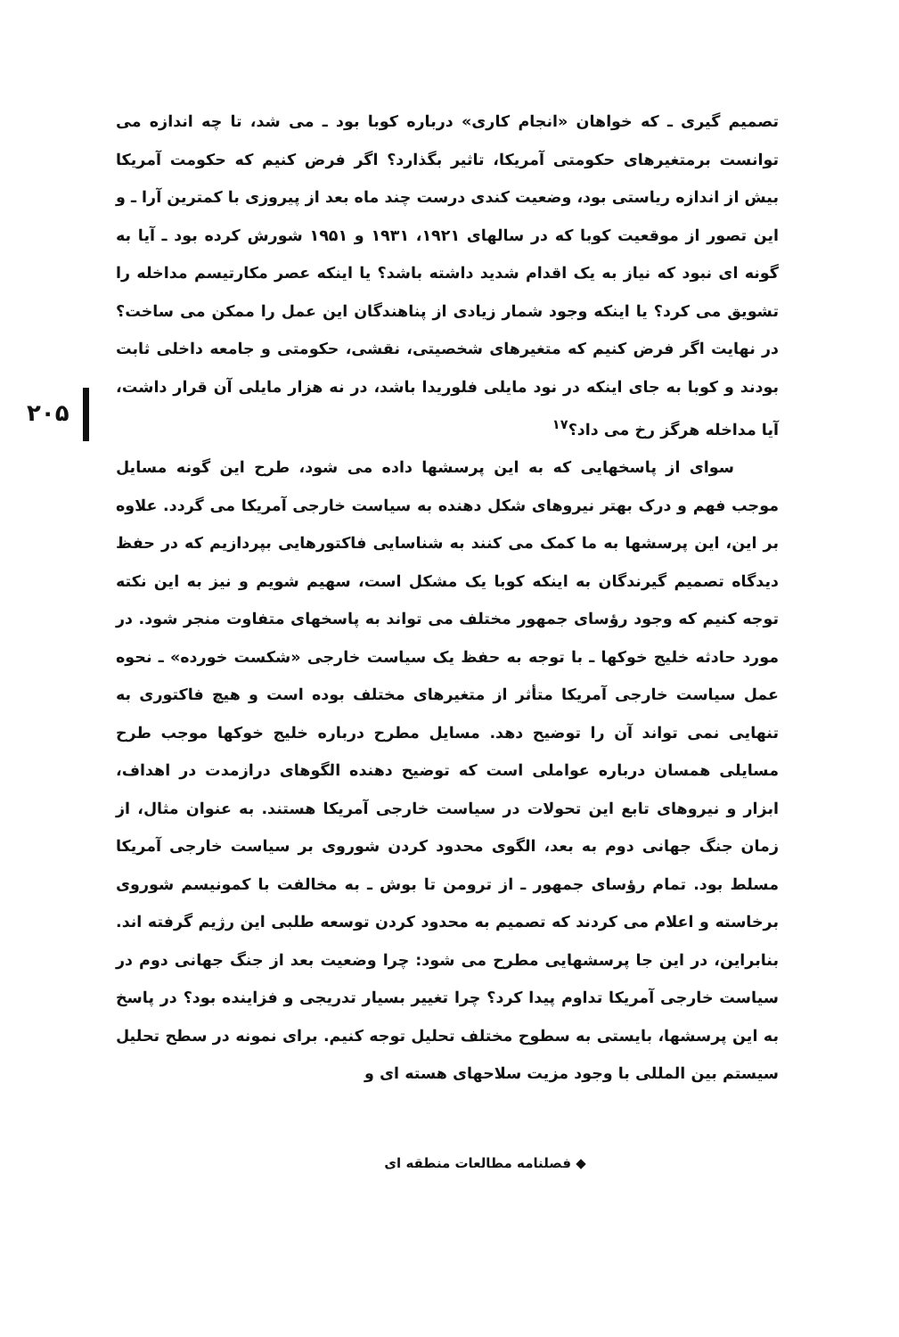۲۰۵
تصمیم گیری ـ که خواهان «انجام کاری» درباره کوبا بود ـ می شد، تا چه اندازه می توانست برمتغیرهای حکومتی آمریکا، تاثیر بگذارد؟ اگر فرض کنیم که حکومت آمریکا بیش از اندازه ریاستی بود، وضعیت کندی درست چند ماه بعد از پیروزی با کمترین آرا ـ و این تصور از موقعیت کوبا که در سالهای ۱۹۲۱، ۱۹۳۱ و ۱۹۵۱ شورش کرده بود ـ آیا به گونه ای نبود که نیاز به یک اقدام شدید داشته باشد؟ یا اینکه عصر مکارتیسم مداخله را تشویق می کرد؟ یا اینکه وجود شمار زیادی از پناهندگان این عمل را ممکن می ساخت؟ در نهایت اگر فرض کنیم که متغیرهای شخصیتی، نقشی، حکومتی و جامعه داخلی ثابت بودند و کوبا به جای اینکه در نود مایلی فلوریدا باشد، در نه هزار مایلی آن قرار داشت، آیا مداخله هرگز رخ می داد؟<sup>۱۷</sup>
سوای از پاسخهایی که به این پرسشها داده می شود، طرح این گونه مسایل موجب فهم و درک بهتر نیروهای شکل دهنده به سیاست خارجی آمریکا می گردد. علاوه بر این، این پرسشها به ما کمک می کنند به شناسایی فاکتورهایی بپردازیم که در حفظ دیدگاه تصمیم گیرندگان به اینکه کوبا یک مشکل است، سهیم شویم و نیز به این نکته توجه کنیم که وجود رؤسای جمهور مختلف می تواند به پاسخهای متفاوت منجر شود. در مورد حادثه خلیج خوکها ـ با توجه به حفظ یک سیاست خارجی «شکست خورده» ـ نحوه عمل سیاست خارجی آمریکا متأثر از متغیرهای مختلف بوده است و هیچ فاکتوری به تنهایی نمی تواند آن را توضیح دهد. مسایل مطرح درباره خلیج خوکها موجب طرح مسایلی همسان درباره عواملی است که توضیح دهنده الگوهای درازمدت در اهداف، ابزار و نیروهای تابع این تحولات در سیاست خارجی آمریکا هستند. به عنوان مثال، از زمان جنگ جهانی دوم به بعد، الگوی محدود کردن شوروی بر سیاست خارجی آمریکا مسلط بود. تمام رؤسای جمهور ـ از ترومن تا بوش ـ به مخالفت با کمونیسم شوروی برخاسته و اعلام می کردند که تصمیم به محدود کردن توسعه طلبی این رژیم گرفته اند. بنابراین، در این جا پرسشهایی مطرح می شود: چرا وضعیت بعد از جنگ جهانی دوم در سیاست خارجی آمریکا تداوم پیدا کرد؟ چرا تغییر بسیار تدریجی و فزاینده بود؟ در پاسخ به این پرسشها، بایستی به سطوح مختلف تحلیل توجه کنیم. برای نمونه در سطح تحلیل سیستم بین المللی با وجود مزیت سلاحهای هسته ای و
◆ فصلنامه مطالعات منطقه ای